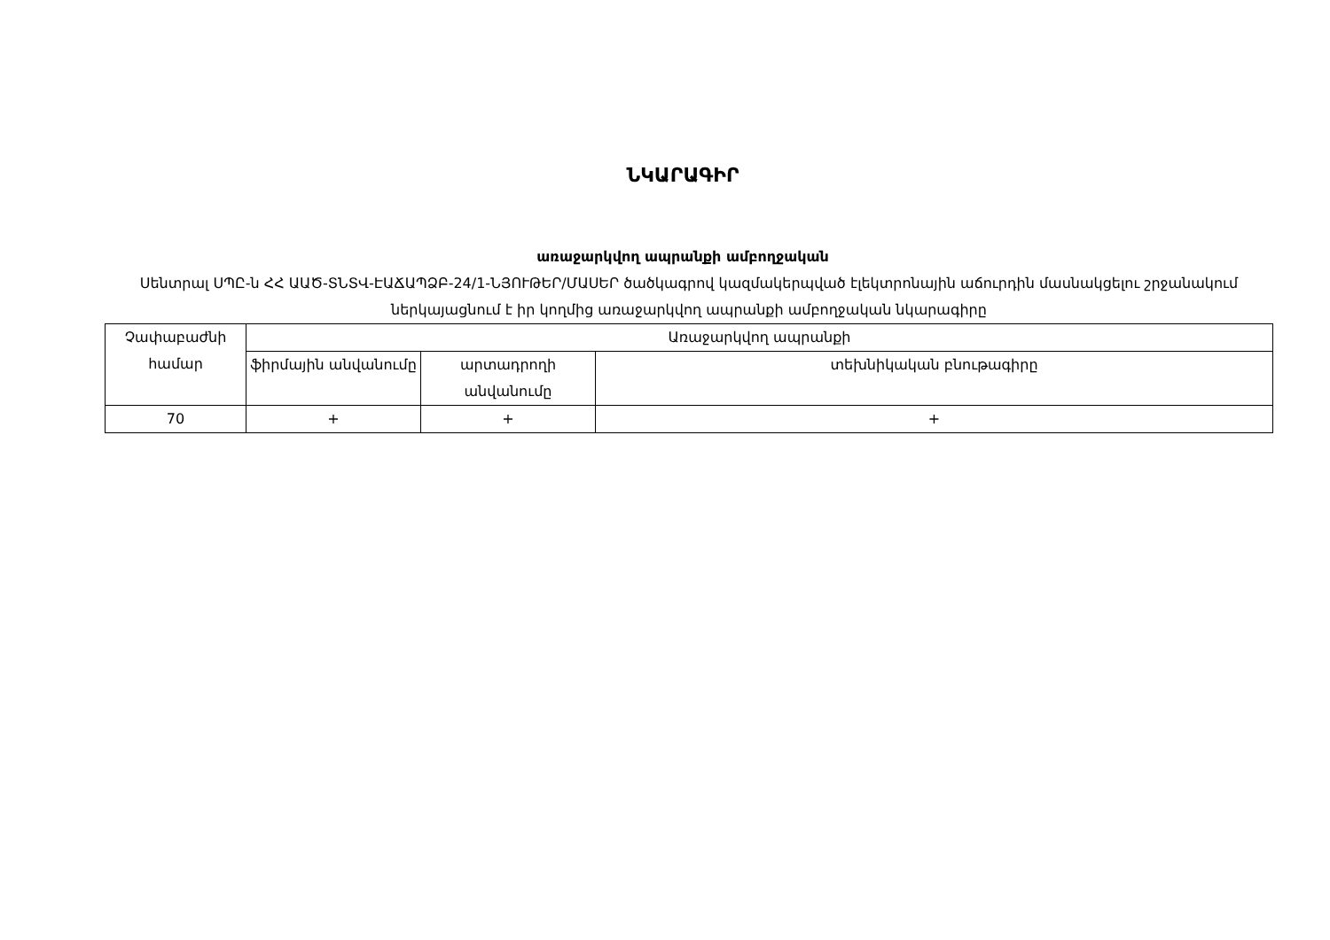ՆԿԱՐԱԳԻՐ
առաջարկվող ապրանքի ամբողջական
Սենտրալ ՍՊԸ-ն ՀՀ ԱԱԾ-ՏՆՏՎ-ԷԱՃԱՊՁԲ-24/1-ՆՅՈՒԹԵՐ/ՄԱՍԵՐ ծածկագրով կազմակերպված էլեկտրոնային աճուրդին մասնակցելու շրջանակում ներկայացնում է իր կողմից առաջարկվող ապրանքի ամբողջական նկարագիրը
| Չափաբաժնի համար | Առաջարկվող ապրանքի | | |
| --- | --- | --- | --- |
| | ֆիրմային անվանումը | արտադրողի անվանումը | տեխնիկական բնութագիրը |
| 70 | + | + | + |